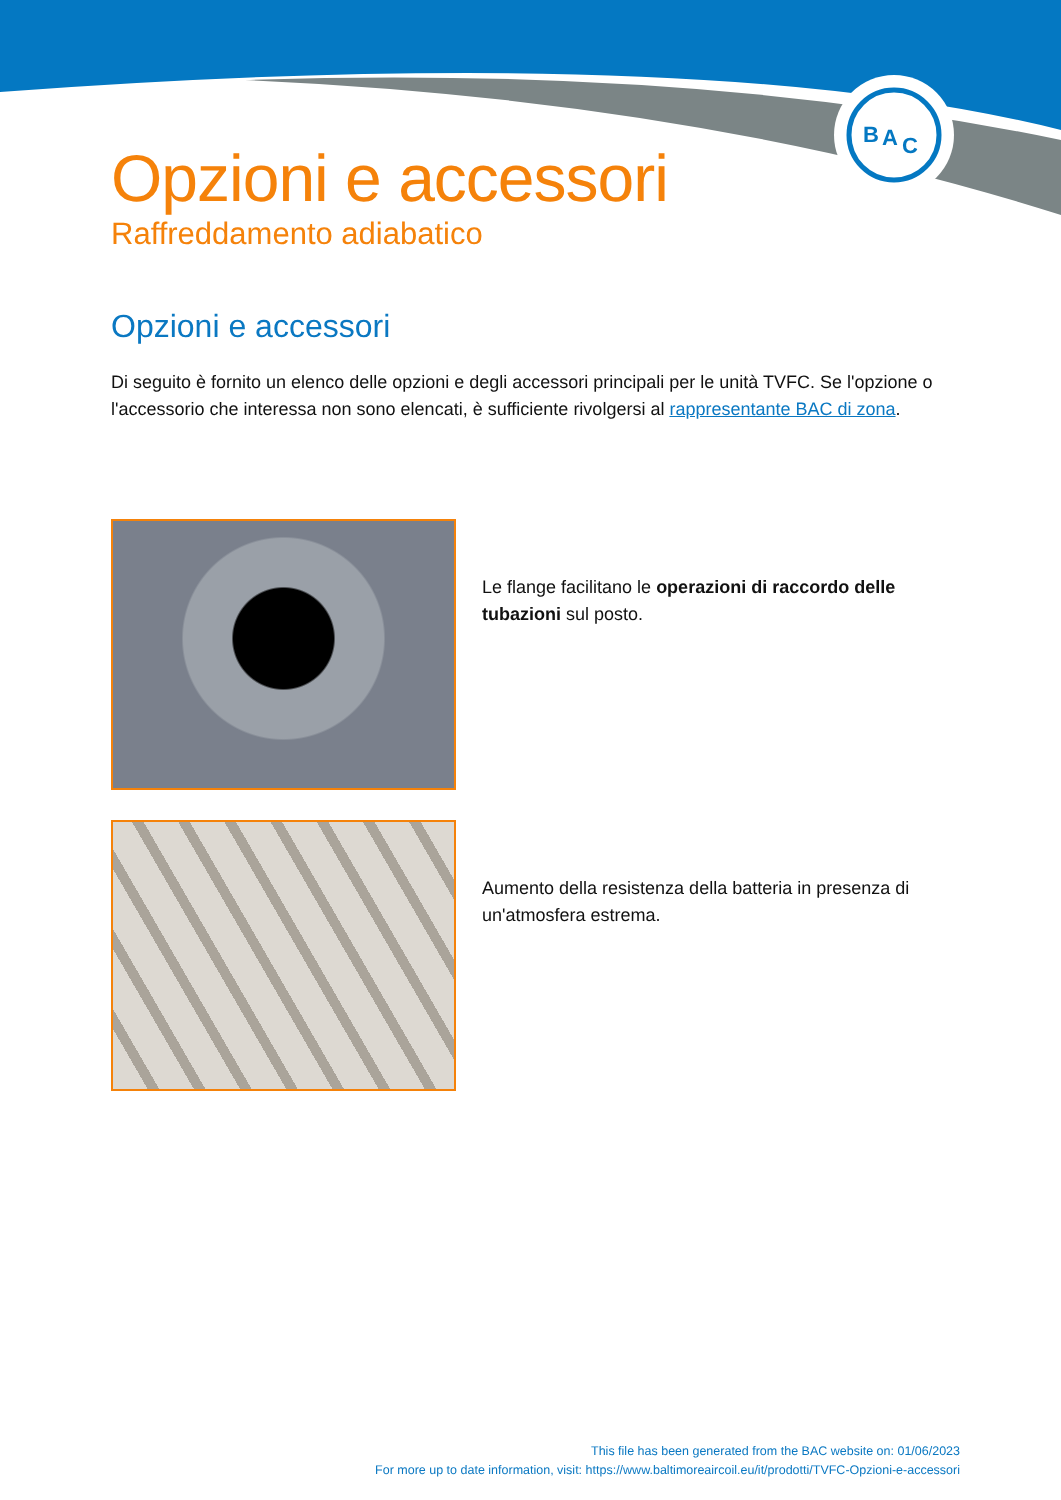B
A
C
Opzioni e accessori
Raffreddamento adiabatico
Opzioni e accessori
Di seguito è fornito un elenco delle opzioni e degli accessori principali per le unità TVFC. Se l'opzione o l'accessorio che interessa non sono elencati, è sufficiente rivolgersi al rappresentante BAC di zona.
Le flange facilitano le operazioni di raccordo delle tubazioni sul posto.
Aumento della resistenza della batteria in presenza di un'atmosfera estrema.
This file has been generated from the BAC website on: 01/06/2023
For more up to date information, visit: https://www.baltimoreaircoil.eu/it/prodotti/TVFC-Opzioni-e-accessori